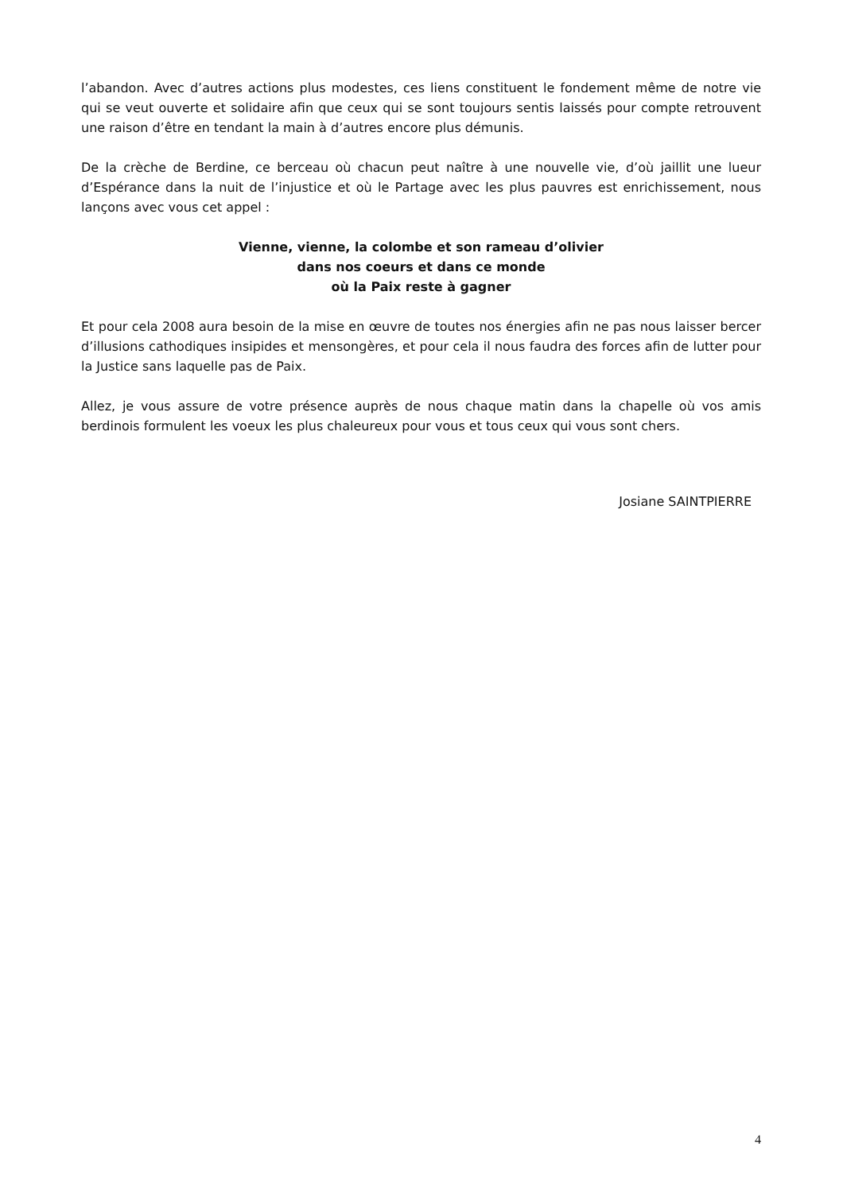l’abandon. Avec d’autres actions plus modestes, ces liens constituent le fondement même de notre vie qui se veut ouverte et solidaire afin que ceux qui se sont toujours sentis laissés pour compte retrouvent une raison d’être en tendant la main à d’autres encore plus démunis.
De la crèche de Berdine, ce berceau où chacun peut naître à une nouvelle vie, d’où jaillit une lueur d’Espérance dans la nuit de l’injustice et où le Partage avec les plus pauvres est enrichissement, nous lançons avec vous cet appel :
Vienne, vienne, la colombe et son rameau d’olivier
dans nos coeurs et dans ce monde
où la Paix reste à gagner
Et pour cela 2008 aura besoin de la mise en œuvre de toutes nos énergies afin ne pas nous laisser bercer d’illusions cathodiques insipides et mensongères, et pour cela il nous faudra des forces afin de lutter pour la Justice sans laquelle pas de Paix.
Allez, je vous assure de votre présence auprès de nous chaque matin dans la chapelle où vos amis berdinois formulent les voeux les plus chaleureux pour vous et tous ceux qui vous sont chers.
Josiane SAINTPIERRE
4